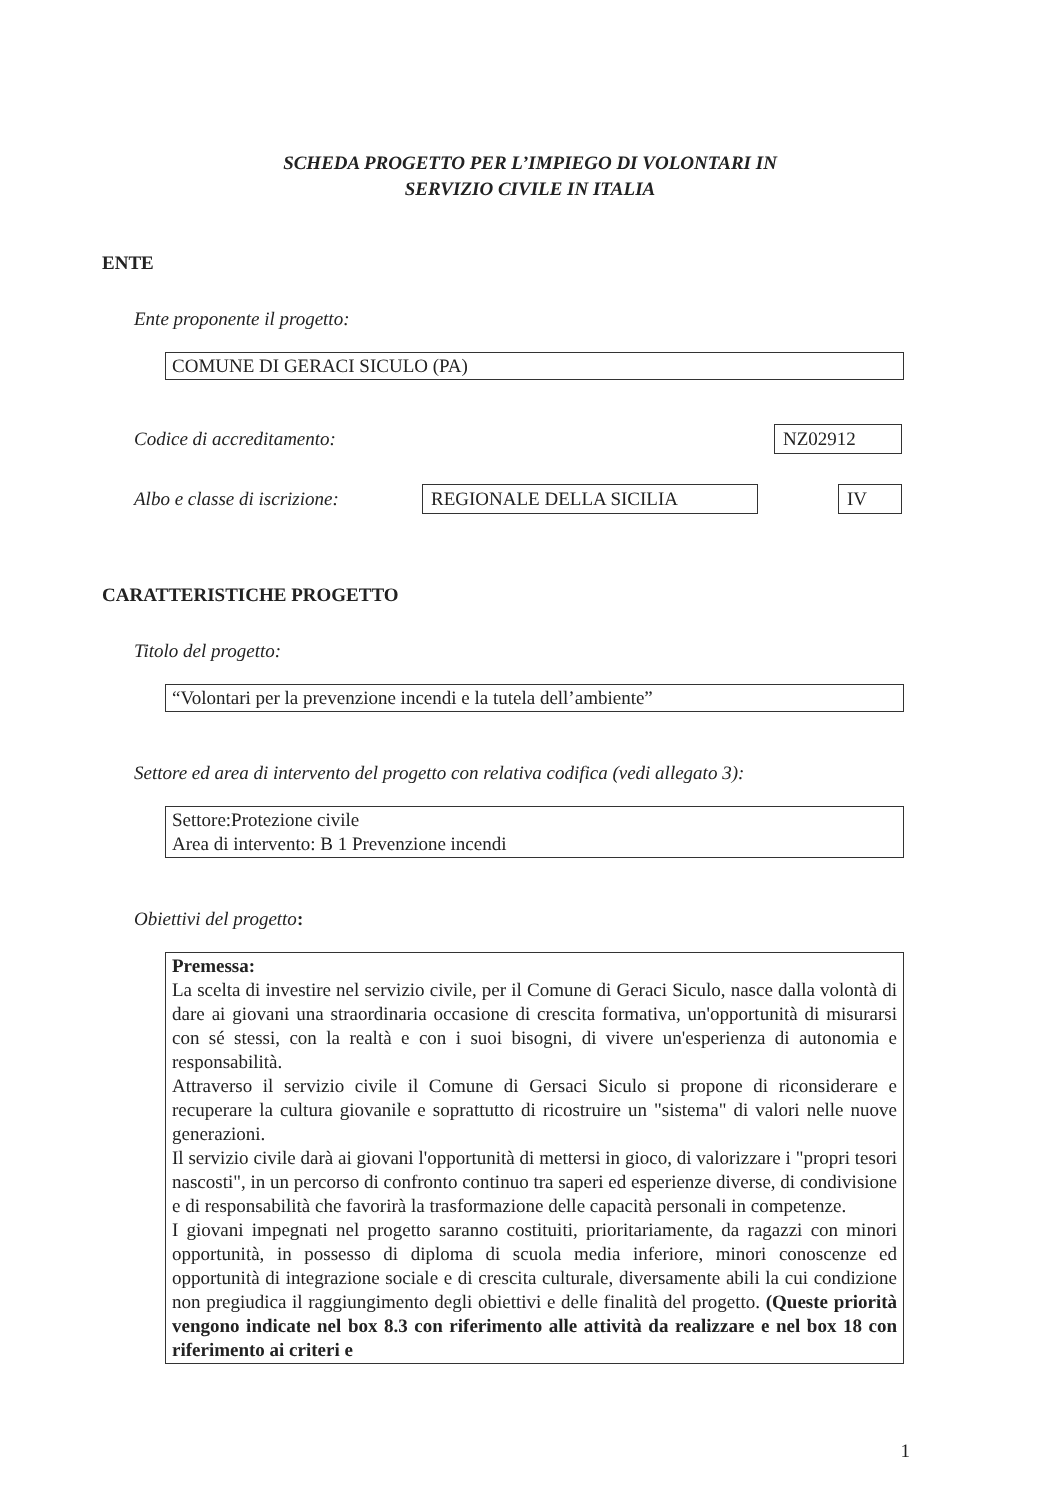SCHEDA PROGETTO PER L’IMPIEGO DI VOLONTARI IN
SERVIZIO CIVILE IN ITALIA
ENTE
Ente proponente il progetto:
COMUNE DI GERACI SICULO (PA)
Codice di accreditamento: NZ02912
Albo e classe di iscrizione: REGIONALE DELLA SICILIA IV
CARATTERISTICHE PROGETTO
Titolo del progetto:
“Volontari per la prevenzione incendi e la tutela dell’ambiente”
Settore ed area di intervento del progetto con relativa codifica (vedi allegato 3):
Settore:Protezione civile
Area di intervento: B 1 Prevenzione incendi
Obiettivi del progetto:
Premessa:
La scelta di investire nel servizio civile, per il Comune di Geraci Siculo, nasce dalla volontà di dare ai giovani una straordinaria occasione di crescita formativa, un'opportunità di misurarsi con sé stessi, con la realtà e con i suoi bisogni, di vivere un'esperienza di autonomia e responsabilità.
Attraverso il servizio civile il Comune di Gersaci Siculo si propone di riconsiderare e recuperare la cultura giovanile e soprattutto di ricostruire un "sistema" di valori nelle nuove generazioni.
Il servizio civile darà ai giovani l'opportunità di mettersi in gioco, di valorizzare i "propri tesori nascosti", in un percorso di confronto continuo tra saperi ed esperienze diverse, di condivisione e di responsabilità che favorirà la trasformazione delle capacità personali in competenze.
I giovani impegnati nel progetto saranno costituiti, prioritariamente, da ragazzi con minori opportunità, in possesso di diploma di scuola media inferiore, minori conoscenze ed opportunità di integrazione sociale e di crescita culturale, diversamente abili la cui condizione non pregiudica il raggiungimento degli obiettivi e delle finalità del progetto. (Queste priorità vengono indicate nel box 8.3 con riferimento alle attività da realizzare e nel box 18 con riferimento ai criteri e
1